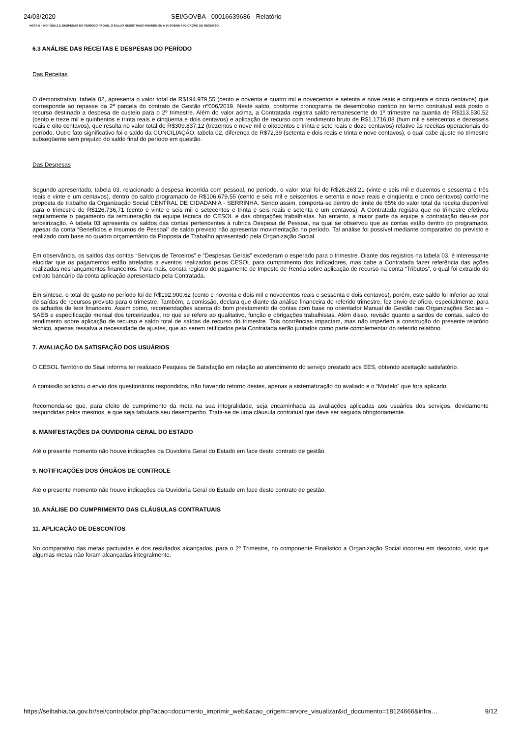24/03/2020 SEI/GOVBA - 00016639686 - Relatório
NOTA 5 – NO ITEM 2.5, DESPESAS DO PERÍODO PAGAS, O SALDO REGISTRADO REFERE-SE A IR SOBRE APLICAÇÃO DE RECURSO.
6.3 ANÁLISE DAS RECEITAS E DESPESAS DO PERÍODO
Das Receitas
O demonstrativo, tabela 02, apresenta o valor total de R$194.979,55 (cento e noventa e quatro mil e novecentos e setenta e nove reais e cinquenta e cinco centavos) que corresponde ao repasse da 2ª parcela do contrato de Gestão nº006/2019. Neste saldo, conforme cronograma de desembolso contido no termo contratual está posto o recurso destinado a despesa de custeio para o 2º trimestre. Além do valor acima, a Contratada registra saldo remanescente do 1º trimestre na quantia de R$113.530,52 (cento e treze mil e quinhentos e trinta reais e cinqüenta e dois centavos) e aplicação de recurso com rendimento bruto de R$1.1716,08 (hum mil e setecentos e dezesseis reais e oito centavos), que resulta no valor total de R$309.837,12 (trezentos e nove mil e oitocentos e trinta e sete reais e doze centavos) relativo às receitas operacionais do período. Outro fato significativo foi o saldo da CONCILIAÇÃO, tabela 02, diferença de R$72,39 (setenta e dois reais e trinta e nove centavos), o qual cabe ajuste no trimestre subseqüente sem prejuízo do saldo final do período em questão.
Das Despesas
Segundo apresentado, tabela 03, relacionado à despesa incorrida com pessoal, no período, o valor total foi de R$26.263,21 (vinte e seis mil e duzentos e sessenta e três reais e vinte e um centavos), dentro do saldo programado de R$106.679,55 (cento e seis mil e seiscentos e setenta e nove reais e cinqüenta e cinco centavos) conforme proposta de trabalho da Organização Social CENTRAL DE CIDADANIA - SERRINHA. Sendo assim, comporta-se dentro do limite de 65% do valor total da receita disponível para o trimestre de R$126.736,71 (cento e vinte e seis mil e setecentos e trinta e seis reais e setenta e um centavos). A Contratada registra que no trimestre efetivou regularmente o pagamento da remuneração da equipe técnica do CESOL e das obrigações trabalhistas. No entanto, a maior parte da equipe a contratação deu-se por terceirização. A tabela 03 apresenta os saldos das contas pertencentes à rubrica Despesa de Pessoal, na qual se observou que as contas estão dentro do programado, apesar da conta “Benefícios e Insumos de Pessoal” de saldo previsto não apresentar movimentação no período. Tal análise foi possível mediante comparativo do previsto e realizado com base no quadro orçamentário da Proposta de Trabalho apresentado pela Organização Social.
Em observância, os saldos das contas “Serviços de Terceiros” e “Despesas Gerais” excederam o esperado para o trimestre. Diante dos registros na tabela 03, é interessante elucidar que os pagamentos estão atrelados a eventos realizados pelos CESOL para cumprimento dos indicadores, mas cabe a Contratada fazer referência das ações realizadas nos lançamentos financeiros. Para mais, consta registro de pagamento de Imposto de Renda sobre aplicação de recurso na conta “Tributos”, o qual foi extraído do extrato bancário da conta aplicação apresentado pela Contratada.
Em síntese, o total de gasto no período foi de R$192.900,62 (cento e noventa e dois mil e novecentos reais e sessenta e dois centavos), porém, este saldo foi inferior ao total de saídas de recursos previsto para o trimestre. Também, a comissão, declara que diante da análise financeira do referido trimestre, fez envio de ofício, especialmente, para os achados de teor financeiro. Assim como, recomendações acerca do bom prestamento de contas com base no orientador Manual de Gestão das Organizações Sociais – SAEB e especificação mensal dos terceirizados, no que se refere ao qualitativo, função e obrigações trabalhistas. Além disso, revisão quanto a saldos de contas, saldo do rendimento sobre aplicação de recurso e saldo total de saídas de recurso do trimestre. Tais ocorrências impactam, mas não impedem a construção do presente relatório técnico, apenas ressalva a necessidade de ajustes, que ao serem retificados pela Contratada serão juntados como parte complementar do referido relatório.
7. AVALIAÇÃO DA SATISFAÇÃO DOS USUÁRIOS
O CESOL Território do Sisal informa ter realizado Pesquisa de Satisfação em relação ao atendimento do serviço prestado aos EES, obtendo aceitação satisfatório.
A comissão solicitou o envio dos questionários respondidos, não havendo retorno destes, apenas a sistematização do avaliado e o “Modelo” que fora aplicado.
Recomenda-se que, para efeito de cumprimento da meta na sua integralidade, seja encaminhada as avaliações aplicadas aos usuários dos serviços, devidamente respondidas pelos mesmos, e que seja tabulada seu desempenho. Trata-se de uma cláusula contratual que deve ser seguida obrigtoriamente.
8. MANIFESTAÇÕES DA OUVIDORIA GERAL DO ESTADO
Até o presente momento não houve indicações da Ouvidoria Geral do Estado em face deste contrato de gestão.
9. NOTIFICAÇÕES DOS ÓRGÃOS DE CONTROLE
Até o presente momento não houve indicações da Ouvidoria Geral do Estado em face deste contrato de gestão.
10. ANÁLISE DO CUMPRIMENTO DAS CLÁUSULAS CONTRATUAIS
11. APLICAÇÃO DE DESCONTOS
No comparativo das metas pactuadas e dos resultados alcançados, para o 2º Trimestre, no componente Finalístico a Organização Social incorreu em desconto, visto que algumas metas não foram alcançadas integralmente.
https://seibahia.ba.gov.br/sei/controlador.php?acao=documento_imprimir_web&acao_origem=arvore_visualizar&id_documento=18124666&infra… 9/12